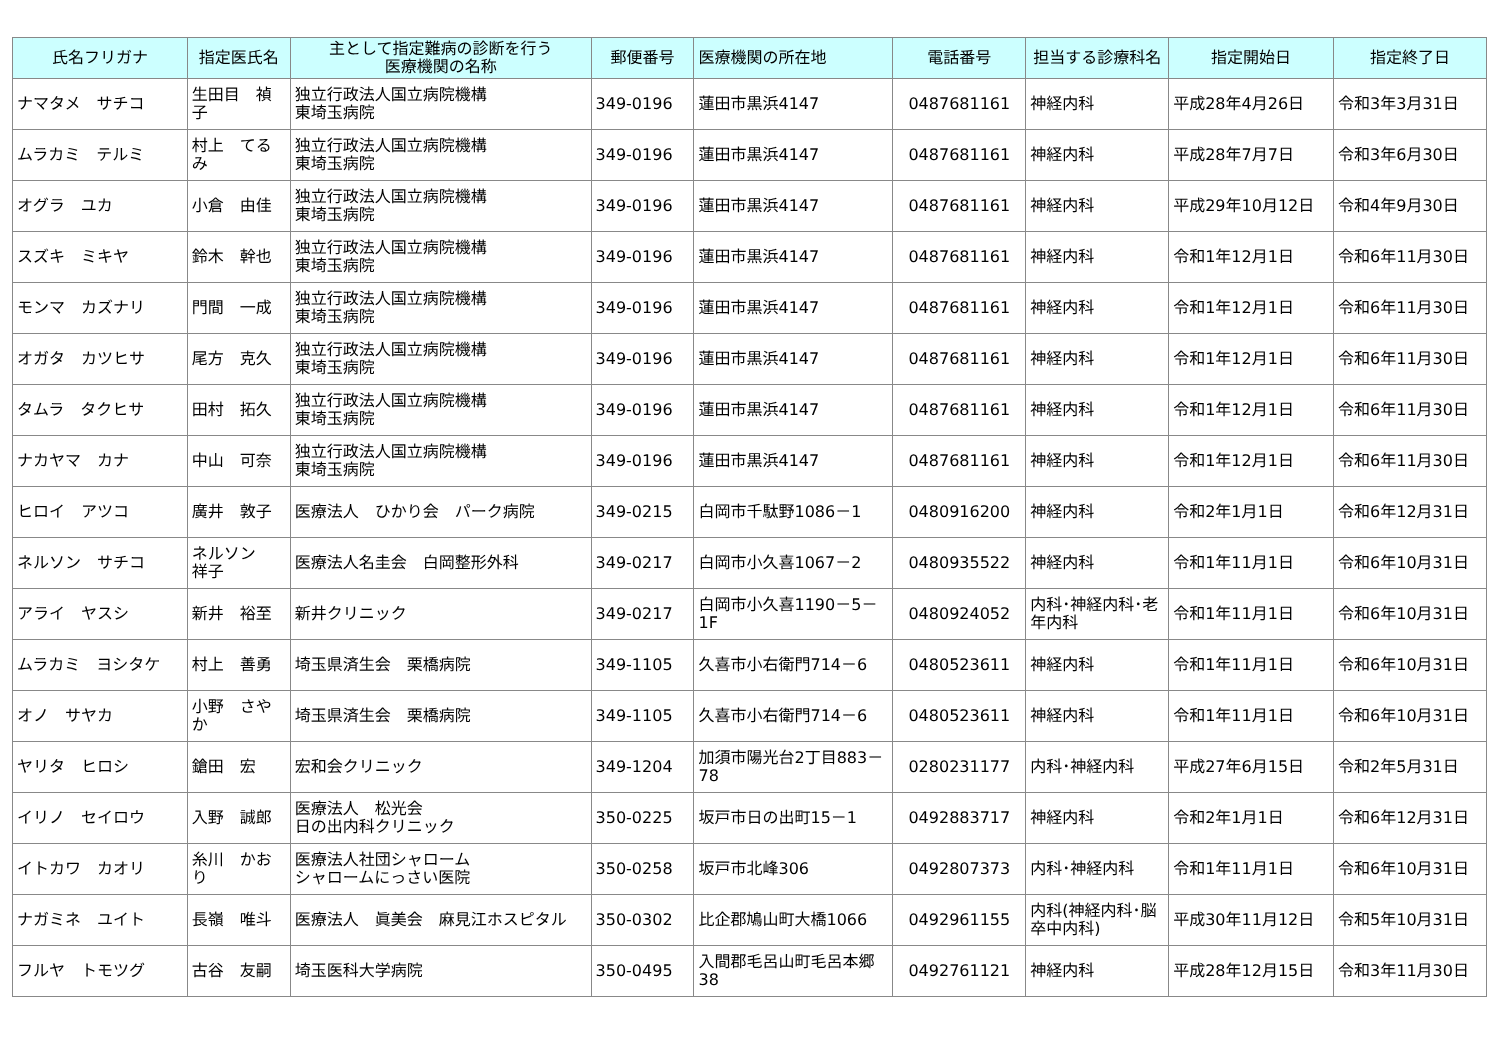| 氏名フリガナ | 指定医氏名 | 主として指定難病の診断を行う 医療機関の名称 | 郵便番号 | 医療機関の所在地 | 電話番号 | 担当する診療科名 | 指定開始日 | 指定終了日 |
| --- | --- | --- | --- | --- | --- | --- | --- | --- |
| ナマタメ サチコ | 生田目 禎子 | 独立行政法人国立病院機構 東埼玉病院 | 349-0196 | 蓮田市黒浜4147 | 0487681161 | 神経内科 | 平成28年4月26日 | 令和3年3月31日 |
| ムラカミ テルミ | 村上 てるみ | 独立行政法人国立病院機構 東埼玉病院 | 349-0196 | 蓮田市黒浜4147 | 0487681161 | 神経内科 | 平成28年7月7日 | 令和3年6月30日 |
| オグラ ユカ | 小倉 由佳 | 独立行政法人国立病院機構 東埼玉病院 | 349-0196 | 蓮田市黒浜4147 | 0487681161 | 神経内科 | 平成29年10月12日 | 令和4年9月30日 |
| スズキ ミキヤ | 鈴木 幹也 | 独立行政法人国立病院機構 東埼玉病院 | 349-0196 | 蓮田市黒浜4147 | 0487681161 | 神経内科 | 令和1年12月1日 | 令和6年11月30日 |
| モンマ カズナリ | 門間 一成 | 独立行政法人国立病院機構 東埼玉病院 | 349-0196 | 蓮田市黒浜4147 | 0487681161 | 神経内科 | 令和1年12月1日 | 令和6年11月30日 |
| オガタ カツヒサ | 尾方 克久 | 独立行政法人国立病院機構 東埼玉病院 | 349-0196 | 蓮田市黒浜4147 | 0487681161 | 神経内科 | 令和1年12月1日 | 令和6年11月30日 |
| タムラ タクヒサ | 田村 拓久 | 独立行政法人国立病院機構 東埼玉病院 | 349-0196 | 蓮田市黒浜4147 | 0487681161 | 神経内科 | 令和1年12月1日 | 令和6年11月30日 |
| ナカヤマ カナ | 中山 可奈 | 独立行政法人国立病院機構 東埼玉病院 | 349-0196 | 蓮田市黒浜4147 | 0487681161 | 神経内科 | 令和1年12月1日 | 令和6年11月30日 |
| ヒロイ アツコ | 廣井 敦子 | 医療法人 ひかり会 パーク病院 | 349-0215 | 白岡市千駄野1086－1 | 0480916200 | 神経内科 | 令和2年1月1日 | 令和6年12月31日 |
| ネルソン サチコ | ネルソン 祥子 | 医療法人名圭会 白岡整形外科 | 349-0217 | 白岡市小久喜1067－2 | 0480935522 | 神経内科 | 令和1年11月1日 | 令和6年10月31日 |
| アライ ヤスシ | 新井 裕至 | 新井クリニック | 349-0217 | 白岡市小久喜1190－5－1F | 0480924052 | 内科･神経内科･老年内科 | 令和1年11月1日 | 令和6年10月31日 |
| ムラカミ ヨシタケ | 村上 善勇 | 埼玉県済生会 栗橋病院 | 349-1105 | 久喜市小右衛門714－6 | 0480523611 | 神経内科 | 令和1年11月1日 | 令和6年10月31日 |
| オノ サヤカ | 小野 さやか | 埼玉県済生会 栗橋病院 | 349-1105 | 久喜市小右衛門714－6 | 0480523611 | 神経内科 | 令和1年11月1日 | 令和6年10月31日 |
| ヤリタ ヒロシ | 鎗田 宏 | 宏和会クリニック | 349-1204 | 加須市陽光台2丁目883－78 | 0280231177 | 内科･神経内科 | 平成27年6月15日 | 令和2年5月31日 |
| イリノ セイロウ | 入野 誠郎 | 医療法人 松光会 日の出内科クリニック | 350-0225 | 坂戸市日の出町15－1 | 0492883717 | 神経内科 | 令和2年1月1日 | 令和6年12月31日 |
| イトカワ カオリ | 糸川 かおり | 医療法人社団シャローム シャロームにっさい医院 | 350-0258 | 坂戸市北峰306 | 0492807373 | 内科･神経内科 | 令和1年11月1日 | 令和6年10月31日 |
| ナガミネ ユイト | 長嶺 唯斗 | 医療法人 眞美会 麻見江ホスピタル | 350-0302 | 比企郡鳩山町大橋1066 | 0492961155 | 内科(神経内科･脳卒中内科) | 平成30年11月12日 | 令和5年10月31日 |
| フルヤ トモツグ | 古谷 友嗣 | 埼玉医科大学病院 | 350-0495 | 入間郡毛呂山町毛呂本郷38 | 0492761121 | 神経内科 | 平成28年12月15日 | 令和3年11月30日 |